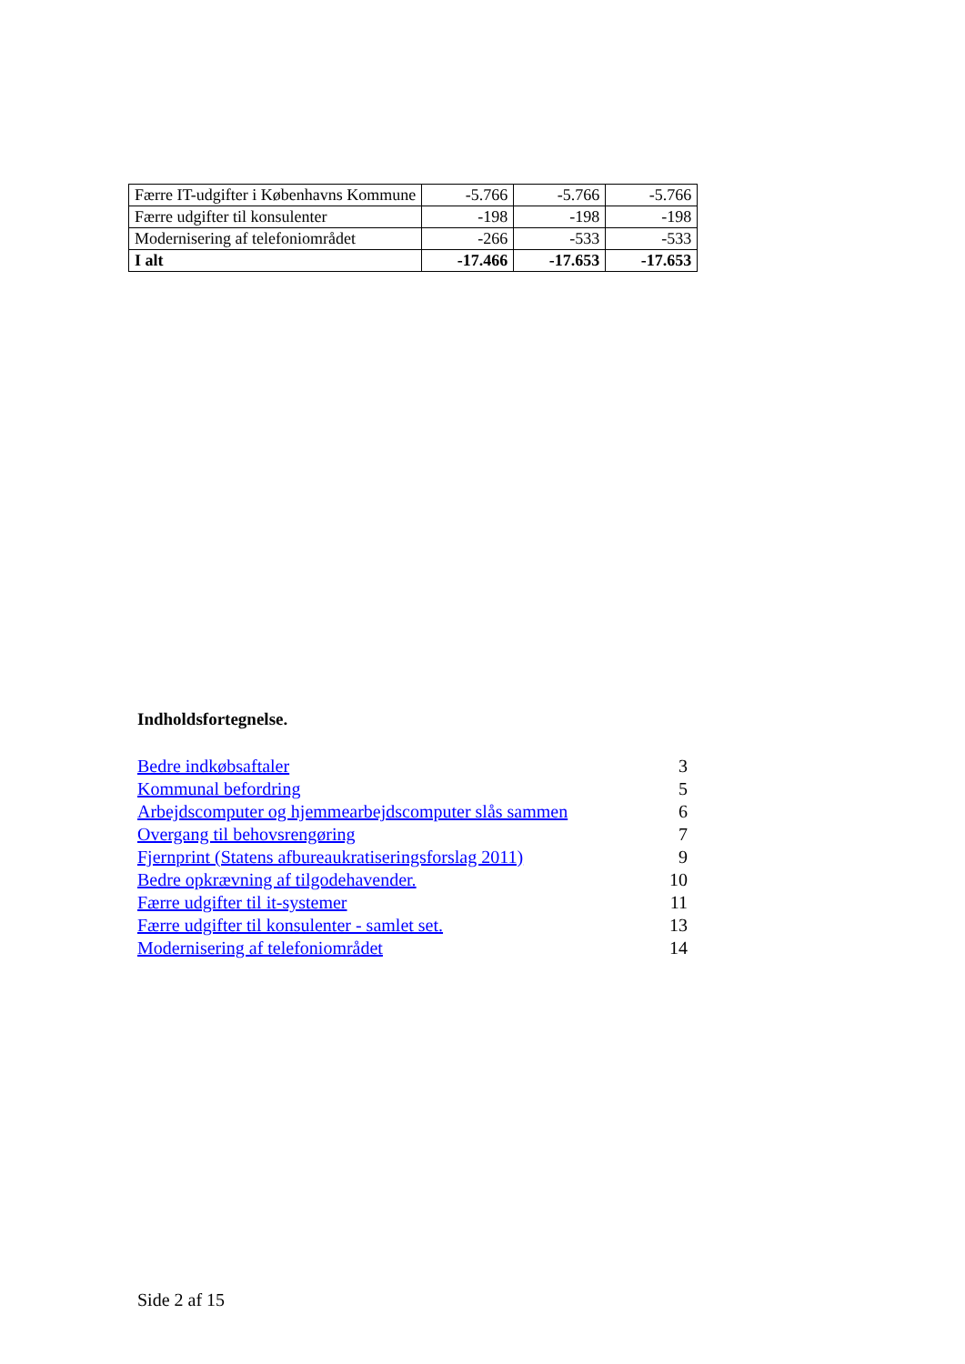| Færre IT-udgifter i Københavns Kommune | -5.766 | -5.766 | -5.766 |
| Færre udgifter til konsulenter | -198 | -198 | -198 |
| Modernisering af telefoniområdet | -266 | -533 | -533 |
| I alt | -17.466 | -17.653 | -17.653 |
Indholdsfortegnelse.
Bedre indkøbsaftaler 3
Kommunal befordring 5
Arbejdscomputer og hjemmearbejdscomputer slås sammen 6
Overgang til behovsrengøring 7
Fjernprint (Statens afbureaukratiseringsforslag 2011) 9
Bedre opkrævning af tilgodehavender. 10
Færre udgifter til it-systemer 11
Færre udgifter til konsulenter - samlet set. 13
Modernisering af telefoniområdet 14
Side 2 af 15